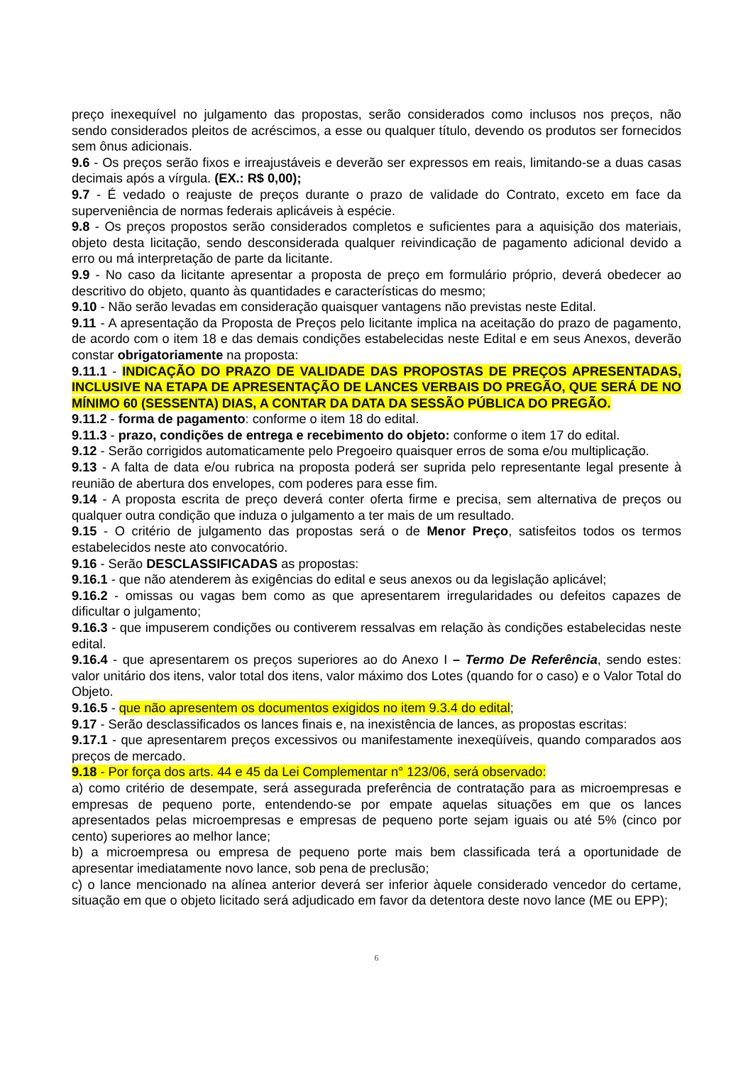preço inexequível no julgamento das propostas, serão considerados como inclusos nos preços, não sendo considerados pleitos de acréscimos, a esse ou qualquer título, devendo os produtos ser fornecidos sem ônus adicionais.
9.6 - Os preços serão fixos e irreajustáveis e deverão ser expressos em reais, limitando-se a duas casas decimais após a vírgula. (EX.: R$ 0,00);
9.7 - É vedado o reajuste de preços durante o prazo de validade do Contrato, exceto em face da superveniência de normas federais aplicáveis à espécie.
9.8 - Os preços propostos serão considerados completos e suficientes para a aquisição dos materiais, objeto desta licitação, sendo desconsiderada qualquer reivindicação de pagamento adicional devido a erro ou má interpretação de parte da licitante.
9.9 - No caso da licitante apresentar a proposta de preço em formulário próprio, deverá obedecer ao descritivo do objeto, quanto às quantidades e características do mesmo;
9.10 - Não serão levadas em consideração quaisquer vantagens não previstas neste Edital.
9.11 - A apresentação da Proposta de Preços pelo licitante implica na aceitação do prazo de pagamento, de acordo com o item 18 e das demais condições estabelecidas neste Edital e em seus Anexos, deverão constar obrigatoriamente na proposta:
9.11.1 - INDICAÇÃO DO PRAZO DE VALIDADE DAS PROPOSTAS DE PREÇOS APRESENTADAS, INCLUSIVE NA ETAPA DE APRESENTAÇÃO DE LANCES VERBAIS DO PREGÃO, QUE SERÁ DE NO MÍNIMO 60 (SESSENTA) DIAS, A CONTAR DA DATA DA SESSÃO PÚBLICA DO PREGÃO.
9.11.2 - forma de pagamento: conforme o item 18 do edital.
9.11.3 - prazo, condições de entrega e recebimento do objeto: conforme o item 17 do edital.
9.12 - Serão corrigidos automaticamente pelo Pregoeiro quaisquer erros de soma e/ou multiplicação.
9.13 - A falta de data e/ou rubrica na proposta poderá ser suprida pelo representante legal presente à reunião de abertura dos envelopes, com poderes para esse fim.
9.14 - A proposta escrita de preço deverá conter oferta firme e precisa, sem alternativa de preços ou qualquer outra condição que induza o julgamento a ter mais de um resultado.
9.15 - O critério de julgamento das propostas será o de Menor Preço, satisfeitos todos os termos estabelecidos neste ato convocatório.
9.16 - Serão DESCLASSIFICADAS as propostas:
9.16.1 - que não atenderem às exigências do edital e seus anexos ou da legislação aplicável;
9.16.2 - omissas ou vagas bem como as que apresentarem irregularidades ou defeitos capazes de dificultar o julgamento;
9.16.3 - que impuserem condições ou contiverem ressalvas em relação às condições estabelecidas neste edital.
9.16.4 - que apresentarem os preços superiores ao do Anexo I – Termo De Referência, sendo estes: valor unitário dos itens, valor total dos itens, valor máximo dos Lotes (quando for o caso) e o Valor Total do Objeto.
9.16.5 - que não apresentem os documentos exigidos no item 9.3.4 do edital;
9.17 - Serão desclassificados os lances finais e, na inexistência de lances, as propostas escritas:
9.17.1 - que apresentarem preços excessivos ou manifestamente inexeqüíveis, quando comparados aos preços de mercado.
9.18 - Por força dos arts. 44 e 45 da Lei Complementar n° 123/06, será observado:
a) como critério de desempate, será assegurada preferência de contratação para as microempresas e empresas de pequeno porte, entendendo-se por empate aquelas situações em que os lances apresentados pelas microempresas e empresas de pequeno porte sejam iguais ou até 5% (cinco por cento) superiores ao melhor lance;
b) a microempresa ou empresa de pequeno porte mais bem classificada terá a oportunidade de apresentar imediatamente novo lance, sob pena de preclusão;
c) o lance mencionado na alínea anterior deverá ser inferior àquele considerado vencedor do certame, situação em que o objeto licitado será adjudicado em favor da detentora deste novo lance (ME ou EPP);
6